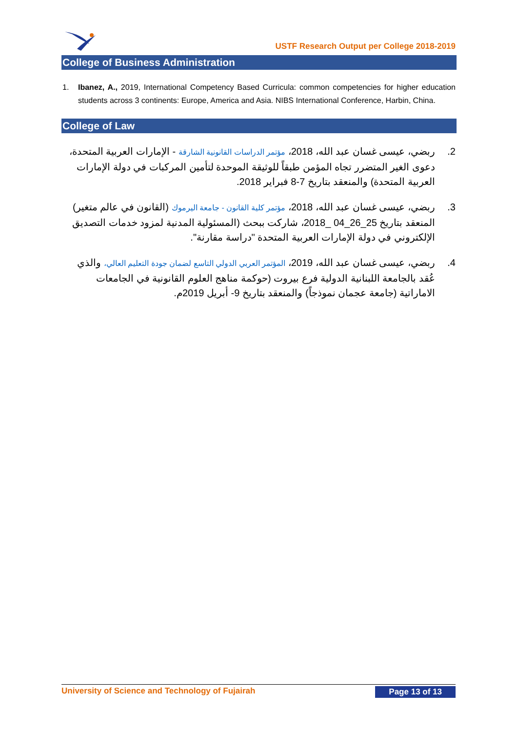USTF Research Output per College 2018-2019
College of Business Administration
1. Ibanez, A., 2019, International Competency Based Curricula: common competencies for higher education students across 3 continents: Europe, America and Asia. NIBS International Conference, Harbin, China.
College of Law
.2 ربضي، عيسى غسان عبد الله، 2018، مؤتمر الدراسات القانونية الشارقة - الإمارات العربية المتحدة، دعوى الغير المتضرر تجاه المؤمن طبقاً للوثيقة الموحدة لتأمين المركبات في دولة الإمارات العربية المتحدة) والمنعقد بتاريخ 7-8 فبراير 2018.
.3 ربضي، عيسى غسان عبد الله، 2018، مؤتمر كلية القانون - جامعة اليرموك (القانون في عالم متغير) المنعقد بتاريخ 25_26_04 _2018، شاركت ببحث (المسئولية المدنية لمزود خدمات التصديق الإلكتروني في دولة الإمارات العربية المتحدة "دراسة مقارنة".
.4 ربضي، عيسى غسان عبد الله، 2019، المؤتمر العربي الدولي التاسع لضمان جودة التعليم العالي، والذي عُقد بالجامعة اللبنانية الدولية فرع بيروت (حوكمة مناهج العلوم القانونية في الجامعات الاماراتية (جامعة عجمان نموذجاً) والمنعقد بتاريخ 9- أبريل 2019م.
University of Science and Technology of Fujairah Page 13 of 13